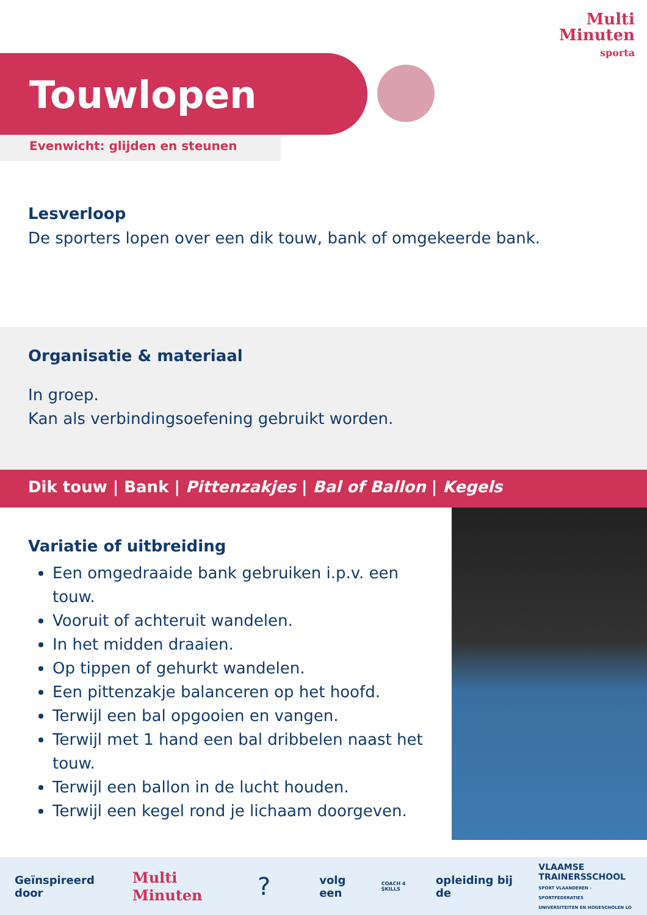Multi
Minuten
sporta
Touwlopen
Evenwicht: glijden en steunen
Lesverloop
De sporters lopen over een dik touw, bank of omgekeerde bank.
Organisatie & materiaal
In groep.
Kan als verbindingsoefening gebruikt worden.
Dik touw | Bank | Pittenzakjes | Bal of Ballon | Kegels
Variatie of uitbreiding
Een omgedraaide bank gebruiken i.p.v. een touw.
Vooruit of achteruit wandelen.
In het midden draaien.
Op tippen of gehurkt wandelen.
Een pittenzakje balanceren op het hoofd.
Terwijl een bal opgooien en vangen.
Terwijl met 1 hand een bal dribbelen naast het touw.
Terwijl een ballon in de lucht houden.
Terwijl een kegel rond je lichaam doorgeven.
Geïnspireerd door Multi Minuten? volg een COACH 4 SKILLS opleiding bij de VLAAMSE
TRAINERSSCHOOL
SPORT VLAANDEREN - SPORTFEDERATIES
UNIVERSITEITEN EN HOGESCHOLEN LO